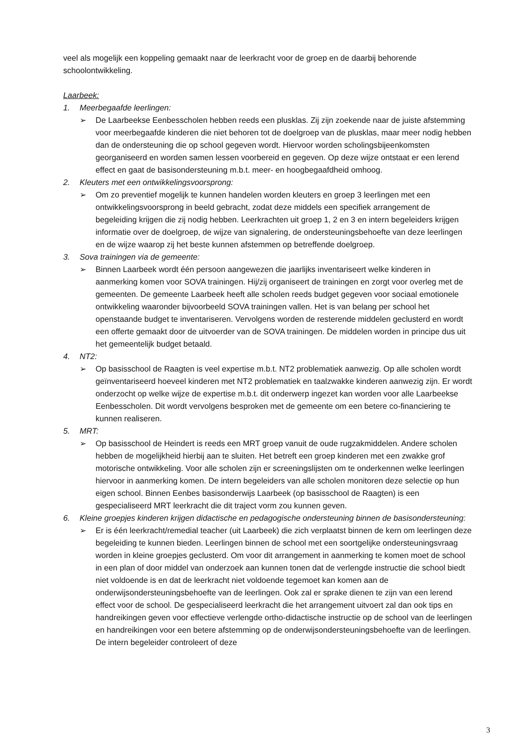veel als mogelijk een koppeling gemaakt naar de leerkracht voor de groep en de daarbij behorende schoolontwikkeling.
Laarbeek:
1. Meerbegaafde leerlingen:
➢ De Laarbeekse Eenbesscholen hebben reeds een plusklas. Zij zijn zoekende naar de juiste afstemming voor meerbegaafde kinderen die niet behoren tot de doelgroep van de plusklas, maar meer nodig hebben dan de ondersteuning die op school gegeven wordt. Hiervoor worden scholingsbijeenkomsten georganiseerd en worden samen lessen voorbereid en gegeven. Op deze wijze ontstaat er een lerend effect en gaat de basisondersteuning m.b.t. meer- en hoogbegaafdheid omhoog.
2. Kleuters met een ontwikkelingsvoorsprong:
➢ Om zo preventief mogelijk te kunnen handelen worden kleuters en groep 3 leerlingen met een ontwikkelingsvoorsprong in beeld gebracht, zodat deze middels een specifiek arrangement de begeleiding krijgen die zij nodig hebben. Leerkrachten uit groep 1, 2 en 3 en intern begeleiders krijgen informatie over de doelgroep, de wijze van signalering, de ondersteuningsbehoefte van deze leerlingen en de wijze waarop zij het beste kunnen afstemmen op betreffende doelgroep.
3. Sova trainingen via de gemeente:
➢ Binnen Laarbeek wordt één persoon aangewezen die jaarlijks inventariseert welke kinderen in aanmerking komen voor SOVA trainingen. Hij/zij organiseert de trainingen en zorgt voor overleg met de gemeenten. De gemeente Laarbeek heeft alle scholen reeds budget gegeven voor sociaal emotionele ontwikkeling waaronder bijvoorbeeld SOVA trainingen vallen. Het is van belang per school het openstaande budget te inventariseren. Vervolgens worden de resterende middelen geclusterd en wordt een offerte gemaakt door de uitvoerder van de SOVA trainingen. De middelen worden in principe dus uit het gemeentelijk budget betaald.
4. NT2:
➢ Op basisschool de Raagten is veel expertise m.b.t. NT2 problematiek aanwezig. Op alle scholen wordt geïnventariseerd hoeveel kinderen met NT2 problematiek en taalzwakke kinderen aanwezig zijn. Er wordt onderzocht op welke wijze de expertise m.b.t. dit onderwerp ingezet kan worden voor alle Laarbeekse Eenbesscholen. Dit wordt vervolgens besproken met de gemeente om een betere co-financiering te kunnen realiseren.
5. MRT:
➢ Op basisschool de Heindert is reeds een MRT groep vanuit de oude rugzakmiddelen. Andere scholen hebben de mogelijkheid hierbij aan te sluiten. Het betreft een groep kinderen met een zwakke grof motorische ontwikkeling. Voor alle scholen zijn er screeningslijsten om te onderkennen welke leerlingen hiervoor in aanmerking komen. De intern begeleiders van alle scholen monitoren deze selectie op hun eigen school. Binnen Eenbes basisonderwijs Laarbeek (op basisschool de Raagten) is een gespecialiseerd MRT leerkracht die dit traject vorm zou kunnen geven.
6. Kleine groepjes kinderen krijgen didactische en pedagogische ondersteuning binnen de basisondersteuning:
➢ Er is één leerkracht/remedial teacher (uit Laarbeek) die zich verplaatst binnen de kern om leerlingen deze begeleiding te kunnen bieden. Leerlingen binnen de school met een soortgelijke ondersteuningsvraag worden in kleine groepjes geclusterd. Om voor dit arrangement in aanmerking te komen moet de school in een plan of door middel van onderzoek aan kunnen tonen dat de verlengde instructie die school biedt niet voldoende is en dat de leerkracht niet voldoende tegemoet kan komen aan de onderwijsondersteuningsbehoefte van de leerlingen. Ook zal er sprake dienen te zijn van een lerend effect voor de school. De gespecialiseerd leerkracht die het arrangement uitvoert zal dan ook tips en handreikingen geven voor effectieve verlengde ortho-didactische instructie op de school van de leerlingen en handreikingen voor een betere afstemming op de onderwijsondersteuningsbehoefte van de leerlingen. De intern begeleider controleert of deze
3